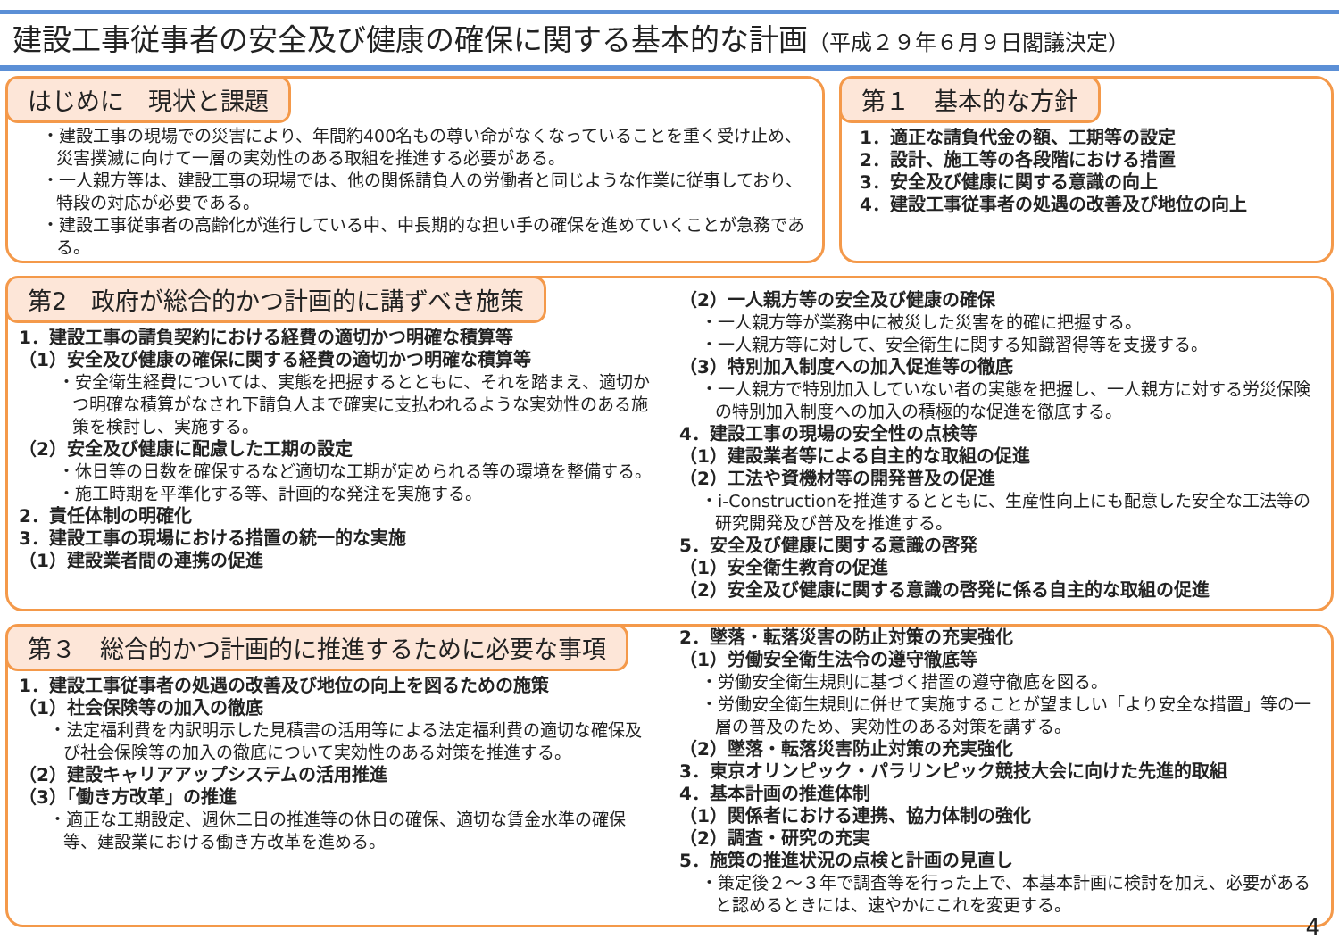建設工事従事者の安全及び健康の確保に関する基本的な計画（平成２９年６月９日閣議決定）
はじめに　現状と課題
・建設工事の現場での災害により、年間約400名もの尊い命がなくなっていることを重く受け止め、災害撲滅に向けて一層の実効性のある取組を推進する必要がある。
・一人親方等は、建設工事の現場では、他の関係請負人の労働者と同じような作業に従事しており、特段の対応が必要である。
・建設工事従事者の高齢化が進行している中、中長期的な担い手の確保を進めていくことが急務である。
第１　基本的な方針
1．適正な請負代金の額、工期等の設定
2．設計、施工等の各段階における措置
3．安全及び健康に関する意識の向上
4．建設工事従事者の処遇の改善及び地位の向上
第2　政府が総合的かつ計画的に講ずべき施策
1．建設工事の請負契約における経費の適切かつ明確な積算等
（1）安全及び健康の確保に関する経費の適切かつ明確な積算等
・安全衛生経費については、実態を把握するとともに、それを踏まえ、適切かつ明確な積算がなされ下請負人まで確実に支払われるような実効性のある施策を検討し、実施する。
（2）安全及び健康に配慮した工期の設定
・休日等の日数を確保するなど適切な工期が定められる等の環境を整備する。
・施工時期を平準化する等、計画的な発注を実施する。
2．責任体制の明確化
3．建設工事の現場における措置の統一的な実施
（1）建設業者間の連携の促進
（2）一人親方等の安全及び健康の確保
・一人親方等が業務中に被災した災害を的確に把握する。
・一人親方等に対して、安全衛生に関する知識習得等を支援する。
（3）特別加入制度への加入促進等の徹底
・一人親方で特別加入していない者の実態を把握し、一人親方に対する労災保険の特別加入制度への加入の積極的な促進を徹底する。
4．建設工事の現場の安全性の点検等
（1）建設業者等による自主的な取組の促進
（2）工法や資機材等の開発普及の促進
・i-Constructionを推進するとともに、生産性向上にも配意した安全な工法等の研究開発及び普及を推進する。
5．安全及び健康に関する意識の啓発
（1）安全衛生教育の促進
（2）安全及び健康に関する意識の啓発に係る自主的な取組の促進
第３　総合的かつ計画的に推進するために必要な事項
1．建設工事従事者の処遇の改善及び地位の向上を図るための施策
（1）社会保険等の加入の徹底
・法定福利費を内訳明示した見積書の活用等による法定福利費の適切な確保及び社会保険等の加入の徹底について実効性のある対策を推進する。
（2）建設キャリアアップシステムの活用推進
（3）「働き方改革」の推進
・適正な工期設定、週休二日の推進等の休日の確保、適切な賃金水準の確保等、建設業における働き方改革を進める。
2．墜落・転落災害の防止対策の充実強化
（1）労働安全衛生法令の遵守徹底等
・労働安全衛生規則に基づく措置の遵守徹底を図る。
・労働安全衛生規則に併せて実施することが望ましい「より安全な措置」等の一層の普及のため、実効性のある対策を講ずる。
（2）墜落・転落災害防止対策の充実強化
3．東京オリンピック・パラリンピック競技大会に向けた先進的取組
4．基本計画の推進体制
（1）関係者における連携、協力体制の強化
（2）調査・研究の充実
5．施策の推進状況の点検と計画の見直し
・策定後２～３年で調査等を行った上で、本基本計画に検討を加え、必要があると認めるときには、速やかにこれを変更する。
4